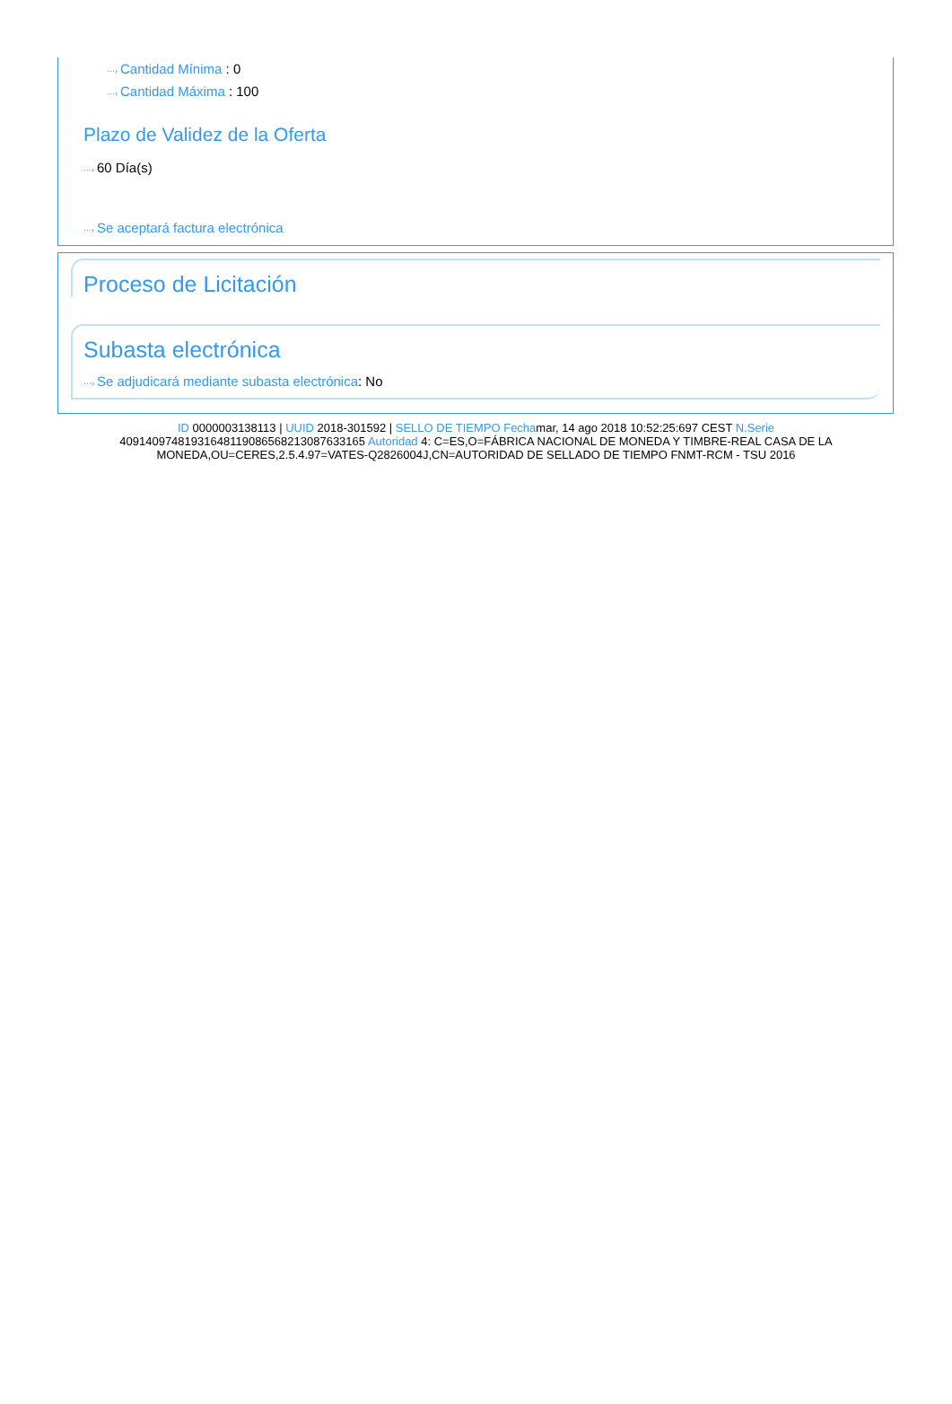···› Cantidad Mínima : 0
···› Cantidad Máxima : 100
Plazo de Validez de la Oferta
···› 60 Día(s)
···› Se aceptará factura electrónica
Proceso de Licitación
Subasta electrónica
···› Se adjudicará mediante subasta electrónica: No
ID 0000003138113 | UUID 2018-301592 | SELLO DE TIEMPO Fechamar, 14 ago 2018 10:52:25:697 CEST N.Serie 409140974819316481190865682130876331​65 Autoridad 4: C=ES,O=FÁBRICA NACIONAL DE MONEDA Y TIMBRE-REAL CASA DE LA MONEDA,OU=CERES,2.5.4.97=VATES-Q2826004J,CN=AUTORIDAD DE SELLADO DE TIEMPO FNMT-RCM - TSU 2016